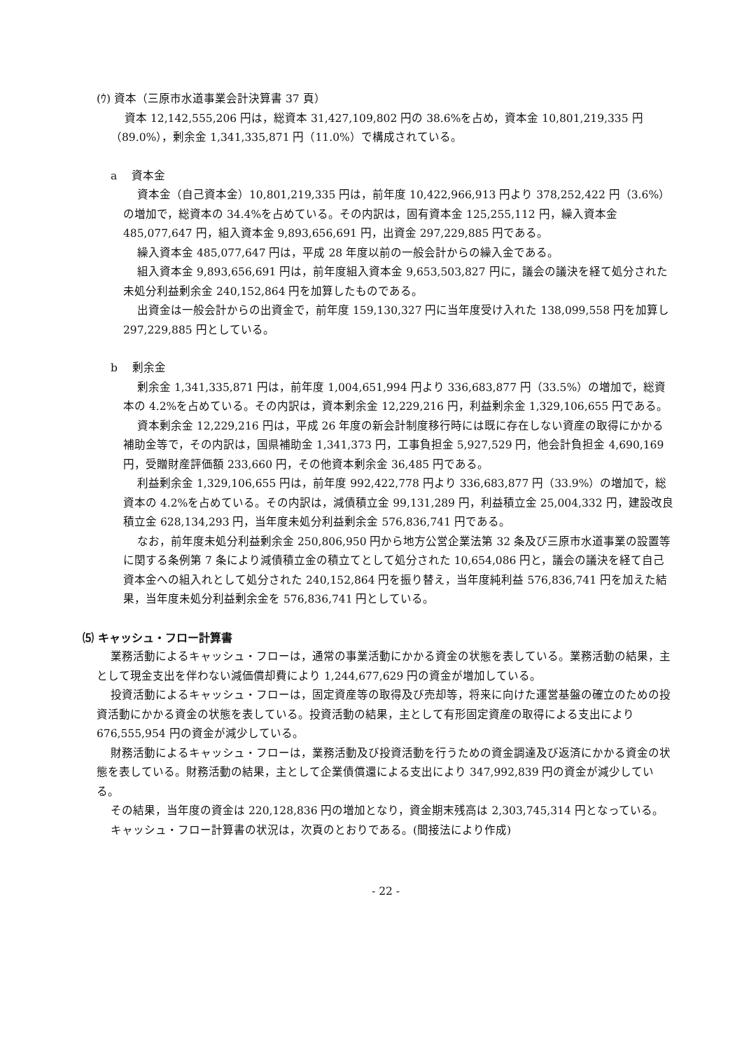(ｳ) 資本（三原市水道事業会計決算書 37 頁）
資本 12,142,555,206 円は，総資本 31,427,109,802 円の 38.6%を占め，資本金 10,801,219,335 円（89.0%），剰余金 1,341,335,871 円（11.0%）で構成されている。
a　 資本金
資本金（自己資本金）10,801,219,335 円は，前年度 10,422,966,913 円より 378,252,422 円（3.6%）の増加で，総資本の 34.4%を占めている。その内訳は，固有資本金 125,255,112 円，繰入資本金 485,077,647 円，組入資本金 9,893,656,691 円，出資金 297,229,885 円である。
繰入資本金 485,077,647 円は，平成 28 年度以前の一般会計からの繰入金である。
組入資本金 9,893,656,691 円は，前年度組入資本金 9,653,503,827 円に，議会の議決を経て処分された未処分利益剰余金 240,152,864 円を加算したものである。
出資金は一般会計からの出資金で，前年度 159,130,327 円に当年度受け入れた 138,099,558 円を加算し 297,229,885 円としている。
b　 剰余金
剰余金 1,341,335,871 円は，前年度 1,004,651,994 円より 336,683,877 円（33.5%）の増加で，総資本の 4.2%を占めている。その内訳は，資本剰余金 12,229,216 円，利益剰余金 1,329,106,655 円である。
資本剰余金 12,229,216 円は，平成 26 年度の新会計制度移行時には既に存在しない資産の取得にかかる補助金等で，その内訳は，国県補助金 1,341,373 円，工事負担金 5,927,529 円，他会計負担金 4,690,169 円，受贈財産評価額 233,660 円，その他資本剰余金 36,485 円である。
利益剰余金 1,329,106,655 円は，前年度 992,422,778 円より 336,683,877 円（33.9%）の増加で，総資本の 4.2%を占めている。その内訳は，減債積立金 99,131,289 円，利益積立金 25,004,332 円，建設改良積立金 628,134,293 円，当年度未処分利益剰余金 576,836,741 円である。
なお，前年度未処分利益剰余金 250,806,950 円から地方公営企業法第 32 条及び三原市水道事業の設置等に関する条例第 7 条により減債積立金の積立てとして処分された 10,654,086 円と，議会の議決を経て自己資本金への組入れとして処分された 240,152,864 円を振り替え，当年度純利益 576,836,741 円を加えた結果，当年度未処分利益剰余金を 576,836,741 円としている。
⑸ キャッシュ・フロー計算書
業務活動によるキャッシュ・フローは，通常の事業活動にかかる資金の状態を表している。業務活動の結果，主として現金支出を伴わない減価償却費により 1,244,677,629 円の資金が増加している。
投資活動によるキャッシュ・フローは，固定資産等の取得及び売却等，将来に向けた運営基盤の確立のための投資活動にかかる資金の状態を表している。投資活動の結果，主として有形固定資産の取得による支出により 676,555,954 円の資金が減少している。
財務活動によるキャッシュ・フローは，業務活動及び投資活動を行うための資金調達及び返済にかかる資金の状態を表している。財務活動の結果，主として企業債償還による支出により 347,992,839 円の資金が減少している。
その結果，当年度の資金は 220,128,836 円の増加となり，資金期末残高は 2,303,745,314 円となっている。
キャッシュ・フロー計算書の状況は，次頁のとおりである。(間接法により作成)
- 22 -